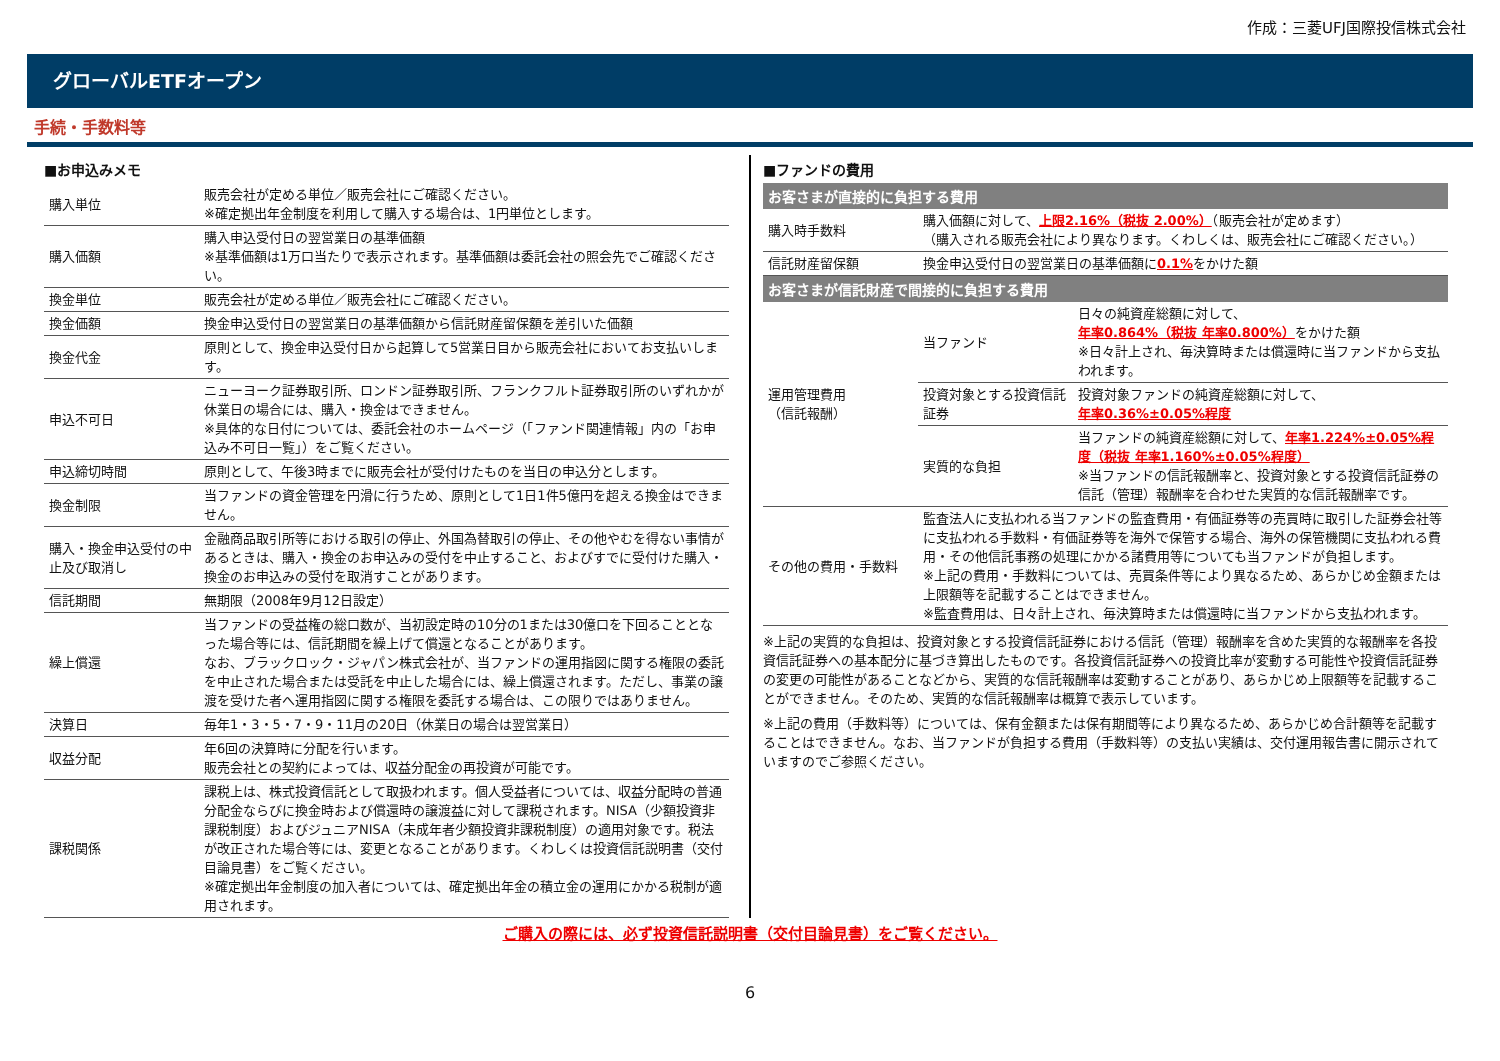作成：三菱UFJ国際投信株式会社
グローバルETFオープン
手続・手数料等
■お申込みメモ
| 購入単位 | 販売会社が定める単位／販売会社にご確認ください。 ※確定拠出年金制度を利用して購入する場合は、1円単位とします。 |
| 購入価額 | 購入申込受付日の翌営業日の基準価額 ※基準価額は1万口当たりで表示されます。基準価額は委託会社の照会先でご確認ください。 |
| 換金単位 | 販売会社が定める単位／販売会社にご確認ください。 |
| 換金価額 | 換金申込受付日の翌営業日の基準価額から信託財産留保額を差引いた価額 |
| 換金代金 | 原則として、換金申込受付日から起算して5営業日目から販売会社においてお支払いします。 |
| 申込不可日 | ニューヨーク証券取引所、ロンドン証券取引所、フランクフルト証券取引所のいずれかが休業日の場合には、購入・換金はできません。 ※具体的な日付については、委託会社のホームページ（「ファンド関連情報」内の「お申込み不可日一覧」）をご覧ください。 |
| 申込締切時間 | 原則として、午後3時までに販売会社が受付けたものを当日の申込分とします。 |
| 換金制限 | 当ファンドの資金管理を円滑に行うため、原則として1日1件5億円を超える換金はできません。 |
| 購入・換金申込受付の中止及び取消し | 金融商品取引所等における取引の停止、外国為替取引の停止、その他やむを得ない事情があるときは、購入・換金のお申込みの受付を中止すること、およびすでに受付けた購入・換金のお申込みの受付を取消すことがあります。 |
| 信託期間 | 無期限（2008年9月12日設定） |
| 繰上償還 | 当ファンドの受益権の総口数が、当初設定時の10分の1または30億口を下回ることとなった場合等には、信託期間を繰上げて償還となることがあります。 なお、ブラックロック・ジャパン株式会社が、当ファンドの運用指図に関する権限の委託を中止された場合または受託を中止した場合には、繰上償還されます。ただし、事業の譲渡を受けた者へ運用指図に関する権限を委託する場合は、この限りではありません。 |
| 決算日 | 毎年1・3・5・7・9・11月の20日（休業日の場合は翌営業日） |
| 収益分配 | 年6回の決算時に分配を行います。 販売会社との契約によっては、収益分配金の再投資が可能です。 |
| 課税関係 | 課税上は、株式投資信託として取扱われます。個人受益者については、収益分配時の普通分配金ならびに換金時および償還時の譲渡益に対して課税されます。NISA（少額投資非課税制度）およびジュニアNISA（未成年者少額投資非課税制度）の適用対象です。税法が改正された場合等には、変更となることがあります。くわしくは投資信託説明書（交付目論見書）をご覧ください。 ※確定拠出年金制度の加入者については、確定拠出年金の積立金の運用にかかる税制が適用されます。 |
■ファンドの費用
お客さまが直接的に負担する費用
| 購入時手数料 | 購入価額に対して、 上限2.16%（税抜 2.00%） （販売会社が定めます） （購入される販売会社により異なります。くわしくは、販売会社にご確認ください。） |
| 信託財産留保額 | 換金申込受付日の翌営業日の基準価額に 0.1% をかけた額 |
お客さまが信託財産で間接的に負担する費用
| 運用管理費用 （信託報酬） | 当ファンド | 日々の純資産総額に対して、 年率0.864%（税抜 年率0.800%） をかけた額 ※日々計上され、毎決算時または償還時に当ファンドから支払われます。 |
| | 投資対象とする投資信託証券 | 投資対象ファンドの純資産総額に対して、 年率0.36%±0.05%程度 |
| | 実質的な負担 | 当ファンドの純資産総額に対して、 年率1.224%±0.05%程度（税抜 年率1.160%±0.05%程度） ※当ファンドの信託報酬率と、投資対象とする投資信託証券の信託（管理）報酬率を合わせた実質的な信託報酬率です。 |
| その他の費用・手数料 | 監査法人に支払われる当ファンドの監査費用・有価証券等の売買時に取引した証券会社等に支払われる手数料・有価証券等を海外で保管する場合、海外の保管機関に支払われる費用・その他信託事務の処理にかかる諸費用等についても当ファンドが負担します。 ※上記の費用・手数料については、売買条件等により異なるため、あらかじめ金額または上限額等を記載することはできません。 ※監査費用は、日々計上され、毎決算時または償還時に当ファンドから支払われます。 | |
※上記の実質的な負担は、投資対象とする投資信託証券における信託（管理）報酬率を含めた実質的な報酬率を各投資信託証券への基本配分に基づき算出したものです。各投資信託証券への投資比率が変動する可能性や投資信託証券の変更の可能性があることなどから、実質的な信託報酬率は変動することがあり、あらかじめ上限額等を記載することができません。そのため、実質的な信託報酬率は概算で表示しています。
※上記の費用（手数料等）については、保有金額または保有期間等により異なるため、あらかじめ合計額等を記載することはできません。なお、当ファンドが負担する費用（手数料等）の支払い実績は、交付運用報告書に開示されていますのでご参照ください。
ご購入の際には、必ず投資信託説明書（交付目論見書）をご覧ください。
6